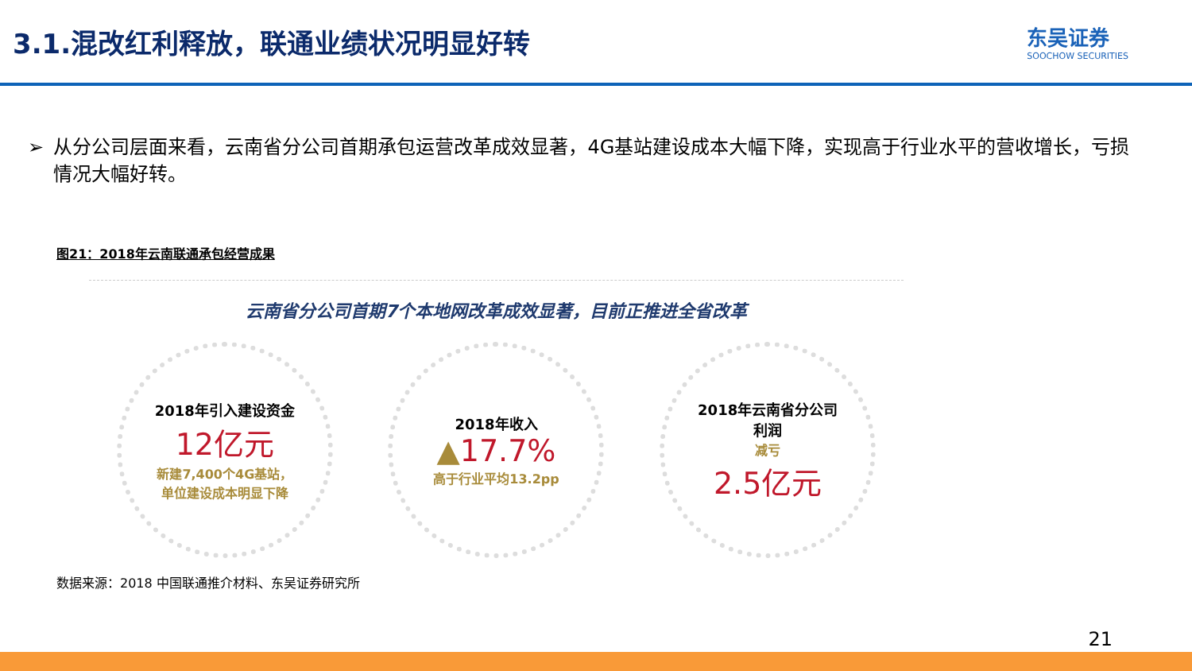3.1.混改红利释放，联通业绩状况明显好转
东吴证券
SOOCHOW SECURITIES
➢ 从分公司层面来看，云南省分公司首期承包运营改革成效显著，4G基站建设成本大幅下降，实现高于行业水平的营收增长，亏损情况大幅好转。
图21：2018年云南联通承包经营成果
云南省分公司首期7个本地网改革成效显著，目前正推进全省改革
2018年引入建设资金
12亿元
新建7,400个4G基站，
单位建设成本明显下降
2018年收入
▲17.7%
高于行业平均13.2pp
2018年云南省分公司
利润
减亏
2.5亿元
数据来源：2018 中国联通推介材料、东吴证券研究所
21